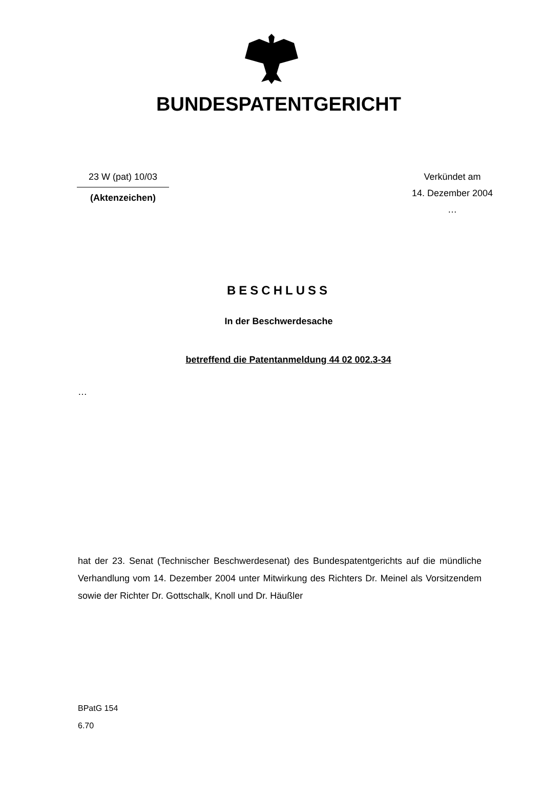BUNDESPATENTGERICHT
23 W (pat) 10/03
(Aktenzeichen)
Verkündet am
14. Dezember 2004
…
BESCHLUSS
In der Beschwerdesache
betreffend die Patentanmeldung 44 02 002.3-34
…
hat der 23. Senat (Technischer Beschwerdesenat) des Bundespatentgerichts auf die mündliche Verhandlung vom 14. Dezember 2004 unter Mitwirkung des Richters Dr. Meinel als Vorsitzendem sowie der Richter Dr. Gottschalk, Knoll und Dr. Häußler
BPatG 154
6.70